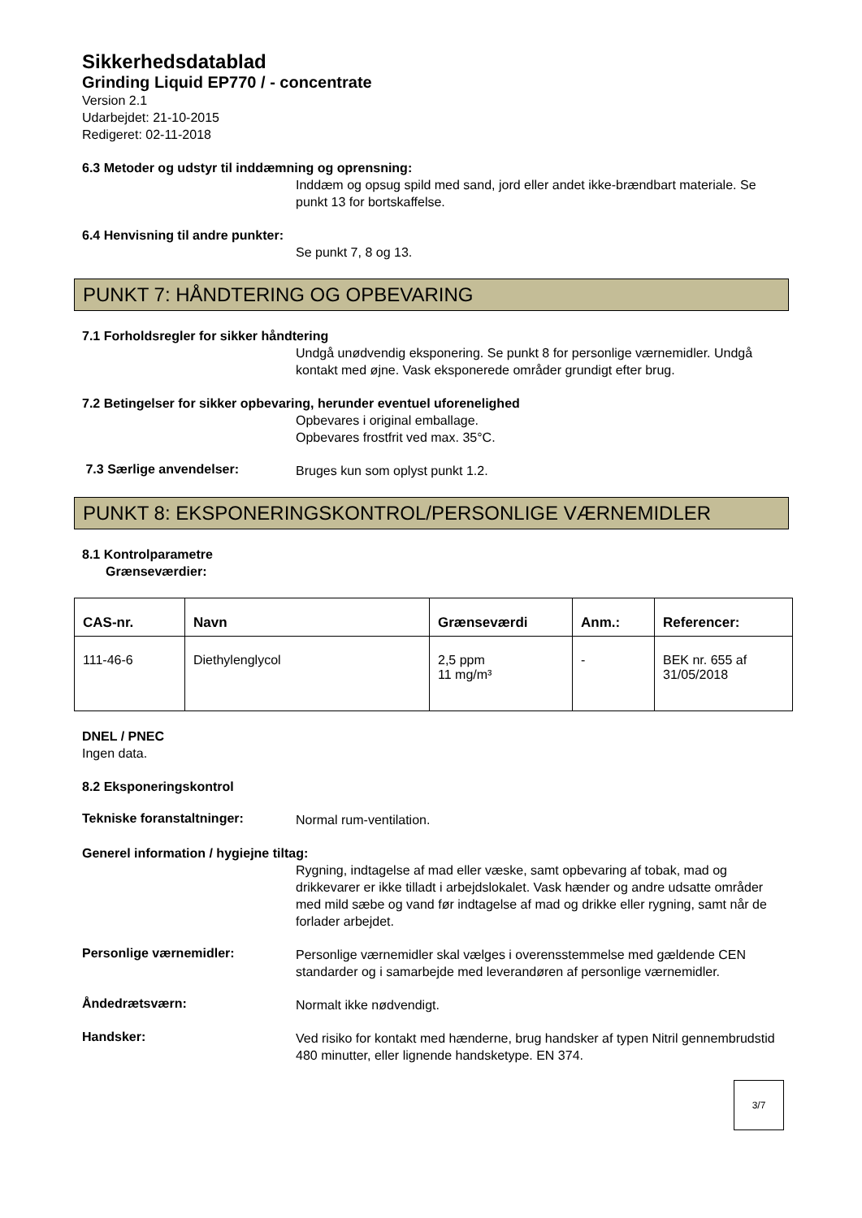Sikkerhedsdatablad
Grinding Liquid EP770 / - concentrate
Version 2.1
Udarbejdet: 21-10-2015
Redigeret: 02-11-2018
6.3 Metoder og udstyr til inddæmning og oprensning:
Inddæm og opsug spild med sand, jord eller andet ikke-brændbart materiale. Se punkt 13 for bortskaffelse.
6.4 Henvisning til andre punkter:
Se punkt 7, 8 og 13.
PUNKT 7: HÅNDTERING OG OPBEVARING
7.1 Forholdsregler for sikker håndtering
Undgå unødvendig eksponering. Se punkt 8 for personlige værnemidler. Undgå kontakt med øjne. Vask eksponerede områder grundigt efter brug.
7.2 Betingelser for sikker opbevaring, herunder eventuel uforenelighed
Opbevares i original emballage.
Opbevares frostfrit ved max. 35°C.
7.3 Særlige anvendelser:
Bruges kun som oplyst punkt 1.2.
PUNKT 8: EKSPONERINGSKONTROL/PERSONLIGE VÆRNEMIDLER
8.1 Kontrolparametre
Grænseværdier:
| CAS-nr. | Navn | Grænseværdi | Anm.: | Referencer: |
| --- | --- | --- | --- | --- |
| 111-46-6 | Diethylenglycol | 2,5 ppm 11 mg/m³ | - | BEK nr. 655 af 31/05/2018 |
DNEL / PNEC
Ingen data.
8.2 Eksponeringskontrol
Tekniske foranstaltninger:
Normal rum-ventilation.
Generel information / hygiejne tiltag:
Rygning, indtagelse af mad eller væske, samt opbevaring af tobak, mad og drikkevarer er ikke tilladt i arbejdslokalet. Vask hænder og andre udsatte områder med mild sæbe og vand før indtagelse af mad og drikke eller rygning, samt når de forlader arbejdet.
Personlige værnemidler:
Personlige værnemidler skal vælges i overensstemmelse med gældende CEN standarder og i samarbejde med leverandøren af personlige værnemidler.
Åndedrætsværn:
Normalt ikke nødvendigt.
Handsker:
Ved risiko for kontakt med hænderne, brug handsker af typen Nitril gennembrudstid 480 minutter, eller lignende handsketype. EN 374.
3/7